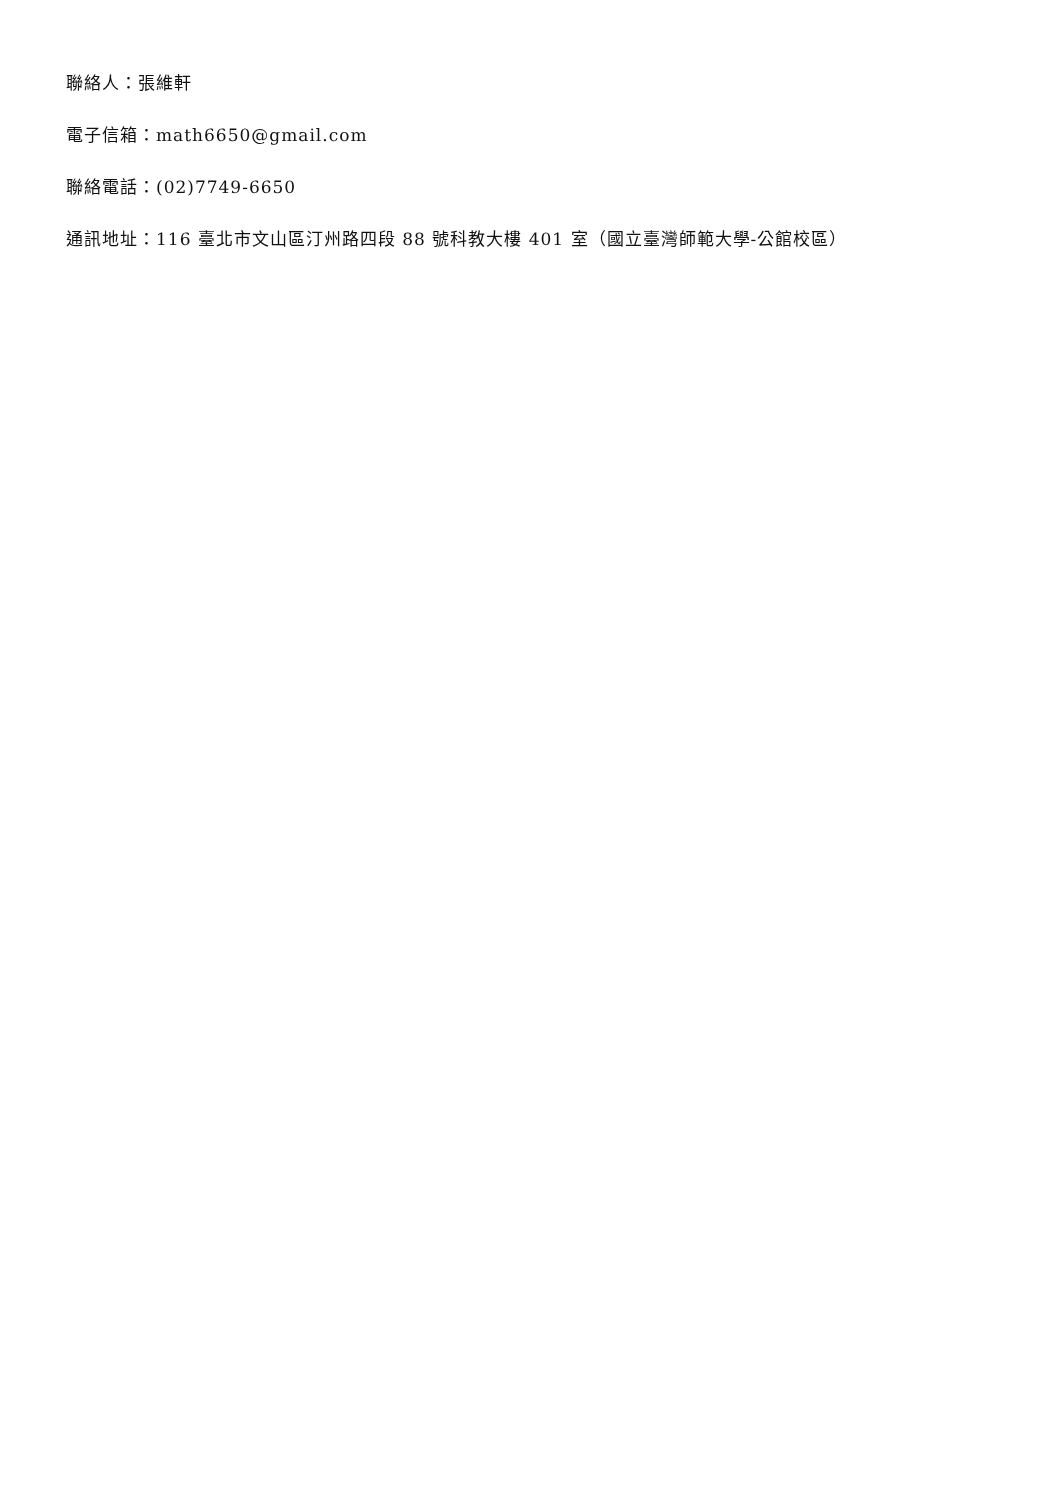聯絡人：張維軒
電子信箱：math6650@gmail.com
聯絡電話：(02)7749-6650
通訊地址：116 臺北市文山區汀州路四段 88 號科教大樓 401 室（國立臺灣師範大學-公館校區）